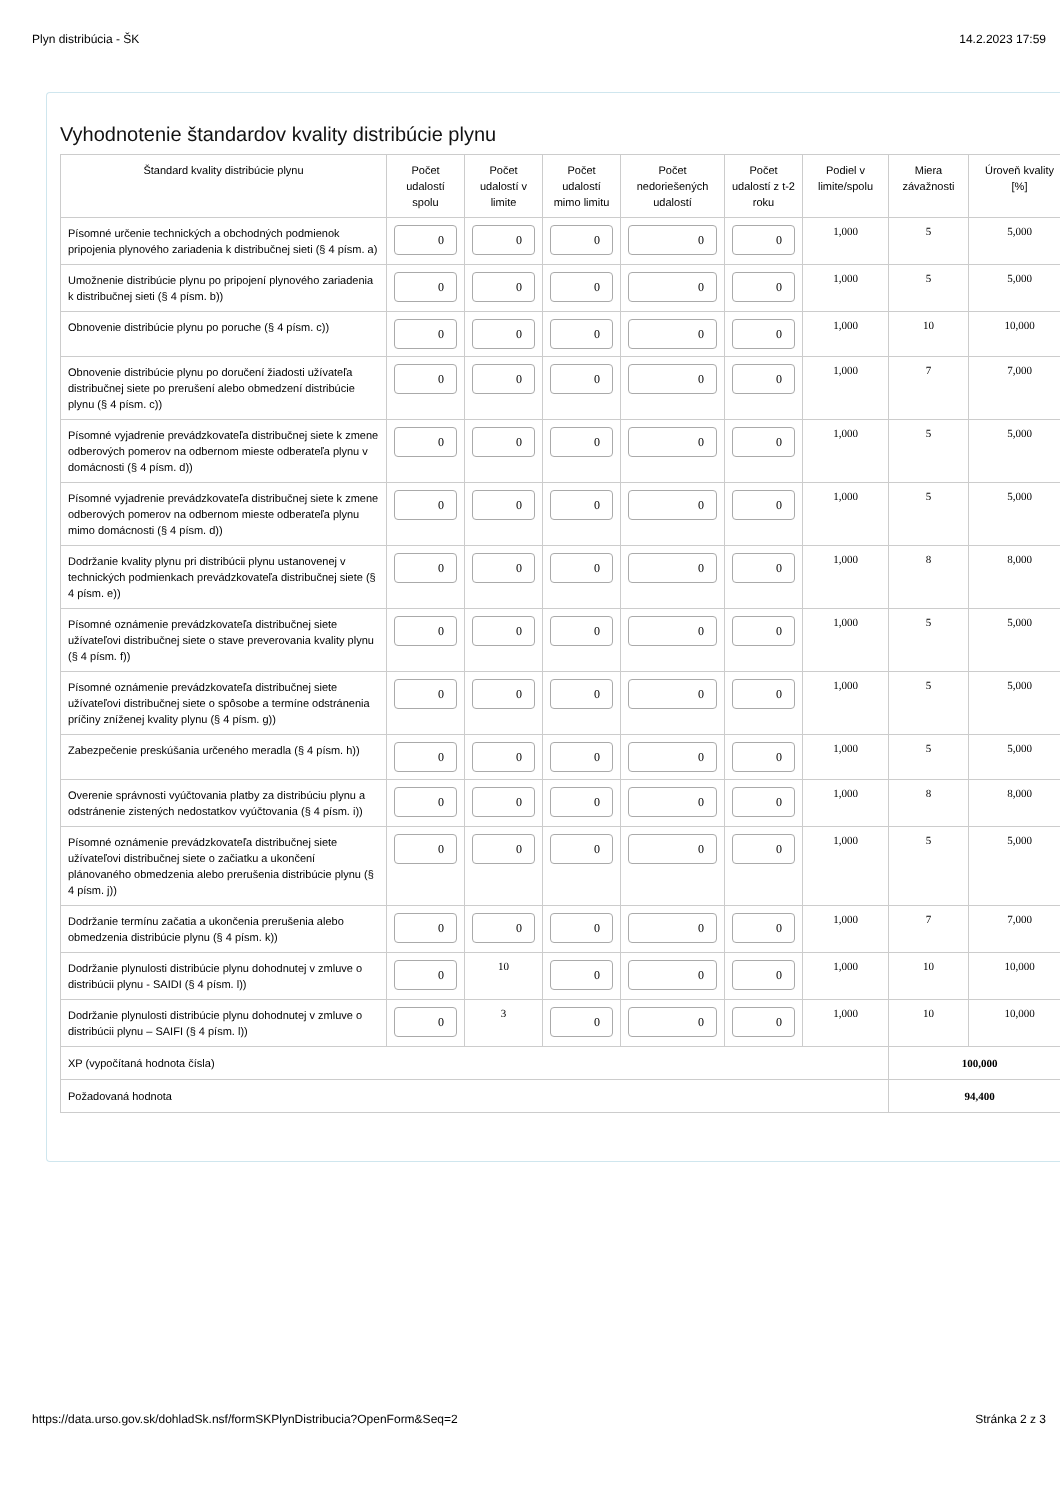Plyn distribúcia - ŠK 14.2.2023 17:59
Vyhodnotenie štandardov kvality distribúcie plynu
| Štandard kvality distribúcie plynu | Počet udalostí spolu | Počet udalostí v limite | Počet udalostí mimo limitu | Počet nedoriešených udalostí | Počet udalostí z t-2 roku | Podiel v limite/spolu | Miera závažnosti | Úroveň kvality [%] |
| --- | --- | --- | --- | --- | --- | --- | --- | --- |
| Písomné určenie technických a obchodných podmienok pripojenia plynového zariadenia k distribučnej sieti (§ 4 písm. a) | 0 | 0 | 0 | 0 | 0 | 1,000 | 5 | 5,000 |
| Umožnenie distribúcie plynu po pripojení plynového zariadenia k distribučnej sieti (§ 4 písm. b)) | 0 | 0 | 0 | 0 | 0 | 1,000 | 5 | 5,000 |
| Obnovenie distribúcie plynu po poruche (§ 4 písm. c)) | 0 | 0 | 0 | 0 | 0 | 1,000 | 10 | 10,000 |
| Obnovenie distribúcie plynu po doručení žiadosti užívateľa distribučnej siete po prerušení alebo obmedzení distribúcie plynu (§ 4 písm. c)) | 0 | 0 | 0 | 0 | 0 | 1,000 | 7 | 7,000 |
| Písomné vyjadrenie prevádzkovateľa distribučnej siete k zmene odberových pomerov na odbernom mieste odberateľa plynu v domácnosti (§ 4 písm. d)) | 0 | 0 | 0 | 0 | 0 | 1,000 | 5 | 5,000 |
| Písomné vyjadrenie prevádzkovateľa distribučnej siete k zmene odberových pomerov na odbernom mieste odberateľa plynu mimo domácnosti (§ 4 písm. d)) | 0 | 0 | 0 | 0 | 0 | 1,000 | 5 | 5,000 |
| Dodržanie kvality plynu pri distribúcii plynu ustanovenej v technických podmienkach prevádzkovateľa distribučnej siete (§ 4 písm. e)) | 0 | 0 | 0 | 0 | 0 | 1,000 | 8 | 8,000 |
| Písomné oznámenie prevádzkovateľa distribučnej siete užívateľovi distribučnej siete o stave preverovania kvality plynu (§ 4 písm. f)) | 0 | 0 | 0 | 0 | 0 | 1,000 | 5 | 5,000 |
| Písomné oznámenie prevádzkovateľa distribučnej siete užívateľovi distribučnej siete o spôsobe a termíne odstránenia príčiny zníženej kvality plynu (§ 4 písm. g)) | 0 | 0 | 0 | 0 | 0 | 1,000 | 5 | 5,000 |
| Zabezpečenie preskúšania určeného meradla (§ 4 písm. h)) | 0 | 0 | 0 | 0 | 0 | 1,000 | 5 | 5,000 |
| Overenie správnosti vyúčtovania platby za distribúciu plynu a odstránenie zistených nedostatkov vyúčtovania (§ 4 písm. i)) | 0 | 0 | 0 | 0 | 0 | 1,000 | 8 | 8,000 |
| Písomné oznámenie prevádzkovateľa distribučnej siete užívateľovi distribučnej siete o začiatku a ukončení plánovaného obmedzenia alebo prerušenia distribúcie plynu (§ 4 písm. j)) | 0 | 0 | 0 | 0 | 0 | 1,000 | 5 | 5,000 |
| Dodržanie termínu začatia a ukončenia prerušenia alebo obmedzenia distribúcie plynu (§ 4 písm. k)) | 0 | 0 | 0 | 0 | 0 | 1,000 | 7 | 7,000 |
| Dodržanie plynulosti distribúcie plynu dohodnutej v zmluve o distribúcii plynu - SAIDI (§ 4 písm. l)) | 0 | 10 | 0 | 0 | 0 | 1,000 | 10 | 10,000 |
| Dodržanie plynulosti distribúcie plynu dohodnutej v zmluve o distribúcii plynu – SAIFI (§ 4 písm. l)) | 0 | 3 | 0 | 0 | 0 | 1,000 | 10 | 10,000 |
| XP (vypočítaná hodnota čísla) | | | | | | | 100,000 | |
| Požadovaná hodnota | | | | | | | 94,400 | |
https://data.urso.gov.sk/dohladSk.nsf/formSKPlynDistribucia?OpenForm&Seq=2 Stránka 2 z 3